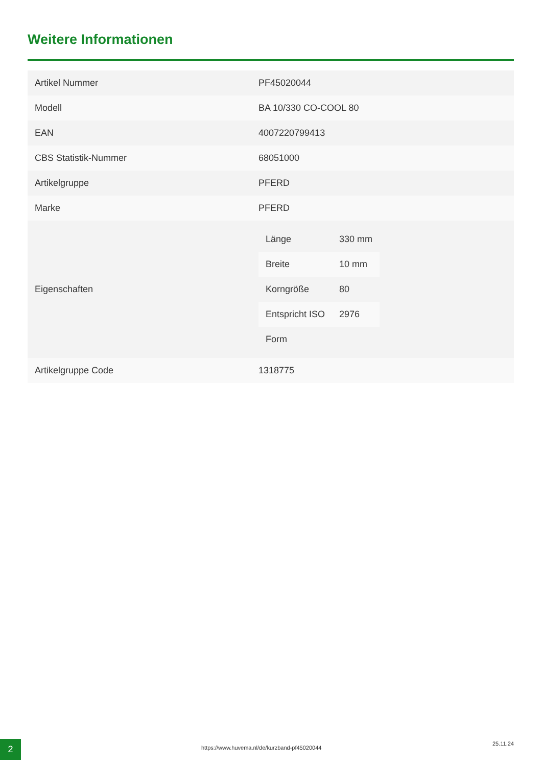Weitere Informationen
| Artikel Nummer | PF45020044 |
| Modell | BA 10/330 CO-COOL 80 |
| EAN | 4007220799413 |
| CBS Statistik-Nummer | 68051000 |
| Artikelgruppe | PFERD |
| Marke | PFERD |
| Eigenschaften | / Länge / 330 mm / / Breite / 10 mm / / Korngröße / 80 / / Entspricht ISO / 2976 / / Form / / |
| Artikelgruppe Code | 1318775 |
2
https://www.huvema.nl/de/kurzband-pf45020044
25.11.24